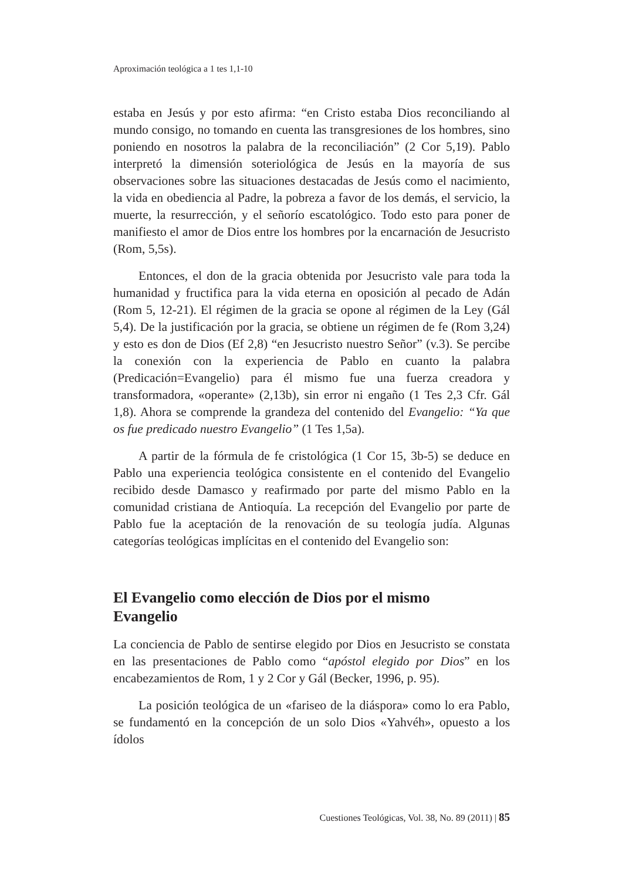Aproximación teológica a 1 tes 1,1-10
estaba en Jesús y por esto afirma: “en Cristo estaba Dios reconciliando al mundo consigo, no tomando en cuenta las transgresiones de los hombres, sino poniendo en nosotros la palabra de la reconciliación” (2 Cor 5,19). Pablo interpretó la dimensión soteriológica de Jesús en la mayoría de sus observaciones sobre las situaciones destacadas de Jesús como el nacimiento, la vida en obediencia al Padre, la pobreza a favor de los demás, el servicio, la muerte, la resurrección, y el señorío escatológico. Todo esto para poner de manifiesto el amor de Dios entre los hombres por la encarnación de Jesucristo (Rom, 5,5s).
Entonces, el don de la gracia obtenida por Jesucristo vale para toda la humanidad y fructifica para la vida eterna en oposición al pecado de Adán (Rom 5, 12-21). El régimen de la gracia se opone al régimen de la Ley (Gál 5,4). De la justificación por la gracia, se obtiene un régimen de fe (Rom 3,24) y esto es don de Dios (Ef 2,8) “en Jesucristo nuestro Señor” (v.3). Se percibe la conexión con la experiencia de Pablo en cuanto la palabra (Predicación=Evangelio) para él mismo fue una fuerza creadora y transformadora, «operante» (2,13b), sin error ni engaño (1 Tes 2,3 Cfr. Gál 1,8). Ahora se comprende la grandeza del contenido del Evangelio: “Ya que os fue predicado nuestro Evangelio” (1 Tes 1,5a).
A partir de la fórmula de fe cristológica (1 Cor 15, 3b-5) se deduce en Pablo una experiencia teológica consistente en el contenido del Evangelio recibido desde Damasco y reafirmado por parte del mismo Pablo en la comunidad cristiana de Antioquía. La recepción del Evangelio por parte de Pablo fue la aceptación de la renovación de su teología judía. Algunas categorías teológicas implícitas en el contenido del Evangelio son:
El Evangelio como elección de Dios por el mismo
Evangelio
La conciencia de Pablo de sentirse elegido por Dios en Jesucristo se constata en las presentaciones de Pablo como “apóstol elegido por Dios” en los encabezamientos de Rom, 1 y 2 Cor y Gál (Becker, 1996, p. 95).
La posición teológica de un «fariseo de la diáspora» como lo era Pablo, se fundamentó en la concepción de un solo Dios «Yahvéh», opuesto a los ídolos
Cuestiones Teológicas, Vol. 38, No. 89 (2011) | 85